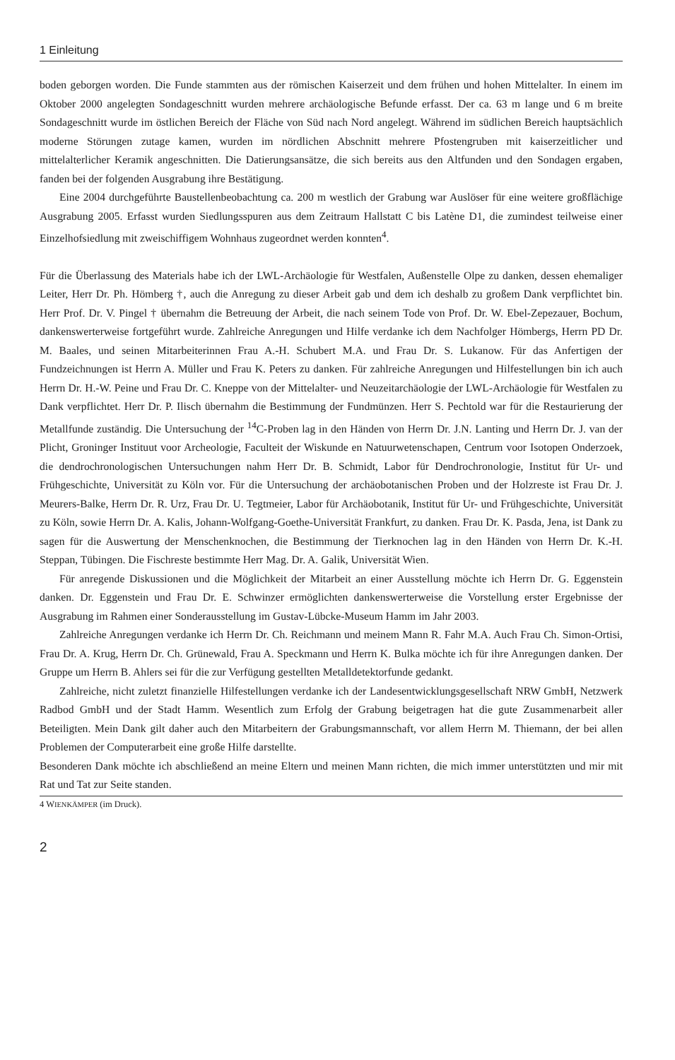1 Einleitung
boden geborgen worden. Die Funde stammten aus der römischen Kaiserzeit und dem frühen und hohen Mittelalter. In einem im Oktober 2000 angelegten Sondageschnitt wurden mehrere archäologische Befunde erfasst. Der ca. 63 m lange und 6 m breite Sondageschnitt wurde im östlichen Bereich der Fläche von Süd nach Nord angelegt. Während im südlichen Bereich hauptsächlich moderne Störungen zutage kamen, wurden im nördlichen Abschnitt mehrere Pfostengruben mit kaiserzeitlicher und mittelalterlicher Keramik angeschnitten. Die Datierungsansätze, die sich bereits aus den Altfunden und den Sondagen ergaben, fanden bei der folgenden Ausgrabung ihre Bestätigung.
Eine 2004 durchgeführte Baustellenbeobachtung ca. 200 m westlich der Grabung war Auslöser für eine weitere großflächige Ausgrabung 2005. Erfasst wurden Siedlungsspuren aus dem Zeitraum Hallstatt C bis Latène D1, die zumindest teilweise einer Einzelhofsiedlung mit zweischiffigem Wohnhaus zugeordnet werden konnten<sup>4</sup>.
Für die Überlassung des Materials habe ich der LWL-Archäologie für Westfalen, Außenstelle Olpe zu danken, dessen ehemaliger Leiter, Herr Dr. Ph. Hömberg †, auch die Anregung zu dieser Arbeit gab und dem ich deshalb zu großem Dank verpflichtet bin. Herr Prof. Dr. V. Pingel † übernahm die Betreuung der Arbeit, die nach seinem Tode von Prof. Dr. W. Ebel-Zepezauer, Bochum, dankenswerterweise fortgeführt wurde. Zahlreiche Anregungen und Hilfe verdanke ich dem Nachfolger Hömbergs, Herrn PD Dr. M. Baales, und seinen Mitarbeiterinnen Frau A.-H. Schubert M.A. und Frau Dr. S. Lukanow. Für das Anfertigen der Fundzeichnungen ist Herrn A. Müller und Frau K. Peters zu danken. Für zahlreiche Anregungen und Hilfestellungen bin ich auch Herrn Dr. H.-W. Peine und Frau Dr. C. Kneppe von der Mittelalter- und Neuzeitarchäologie der LWL-Archäologie für Westfalen zu Dank verpflichtet. Herr Dr. P. Ilisch übernahm die Bestimmung der Fundmünzen. Herr S. Pechtold war für die Restaurierung der Metallfunde zuständig. Die Untersuchung der <sup>14</sup>C-Proben lag in den Händen von Herrn Dr. J.N. Lanting und Herrn Dr. J. van der Plicht, Groninger Instituut voor Archeologie, Faculteit der Wiskunde en Natuurwetenschapen, Centrum voor Isotopen Onderzoek, die dendrochronologischen Untersuchungen nahm Herr Dr. B. Schmidt, Labor für Dendrochronologie, Institut für Ur- und Frühgeschichte, Universität zu Köln vor. Für die Untersuchung der archäobotanischen Proben und der Holzreste ist Frau Dr. J. Meurers-Balke, Herrn Dr. R. Urz, Frau Dr. U. Tegtmeier, Labor für Archäobotanik, Institut für Ur- und Frühgeschichte, Universität zu Köln, sowie Herrn Dr. A. Kalis, Johann-Wolfgang-Goethe-Universität Frankfurt, zu danken. Frau Dr. K. Pasda, Jena, ist Dank zu sagen für die Auswertung der Menschenknochen, die Bestimmung der Tierknochen lag in den Händen von Herrn Dr. K.-H. Steppan, Tübingen. Die Fischreste bestimmte Herr Mag. Dr. A. Galik, Universität Wien.
Für anregende Diskussionen und die Möglichkeit der Mitarbeit an einer Ausstellung möchte ich Herrn Dr. G. Eggenstein danken. Dr. Eggenstein und Frau Dr. E. Schwinzer ermöglichten dankenswerterweise die Vorstellung erster Ergebnisse der Ausgrabung im Rahmen einer Sonderausstellung im Gustav-Lübcke-Museum Hamm im Jahr 2003.
Zahlreiche Anregungen verdanke ich Herrn Dr. Ch. Reichmann und meinem Mann R. Fahr M.A. Auch Frau Ch. Simon-Ortisi, Frau Dr. A. Krug, Herrn Dr. Ch. Grünewald, Frau A. Speckmann und Herrn K. Bulka möchte ich für ihre Anregungen danken. Der Gruppe um Herrn B. Ahlers sei für die zur Verfügung gestellten Metalldetektorfunde gedankt.
Zahlreiche, nicht zuletzt finanzielle Hilfestellungen verdanke ich der Landesentwicklungsgesellschaft NRW GmbH, Netzwerk Radbod GmbH und der Stadt Hamm. Wesentlich zum Erfolg der Grabung beigetragen hat die gute Zusammenarbeit aller Beteiligten. Mein Dank gilt daher auch den Mitarbeitern der Grabungsmannschaft, vor allem Herrn M. Thiemann, der bei allen Problemen der Computerarbeit eine große Hilfe darstellte.
Besonderen Dank möchte ich abschließend an meine Eltern und meinen Mann richten, die mich immer unterstützten und mir mit Rat und Tat zur Seite standen.
4 WIENKÄMPER (im Druck).
2